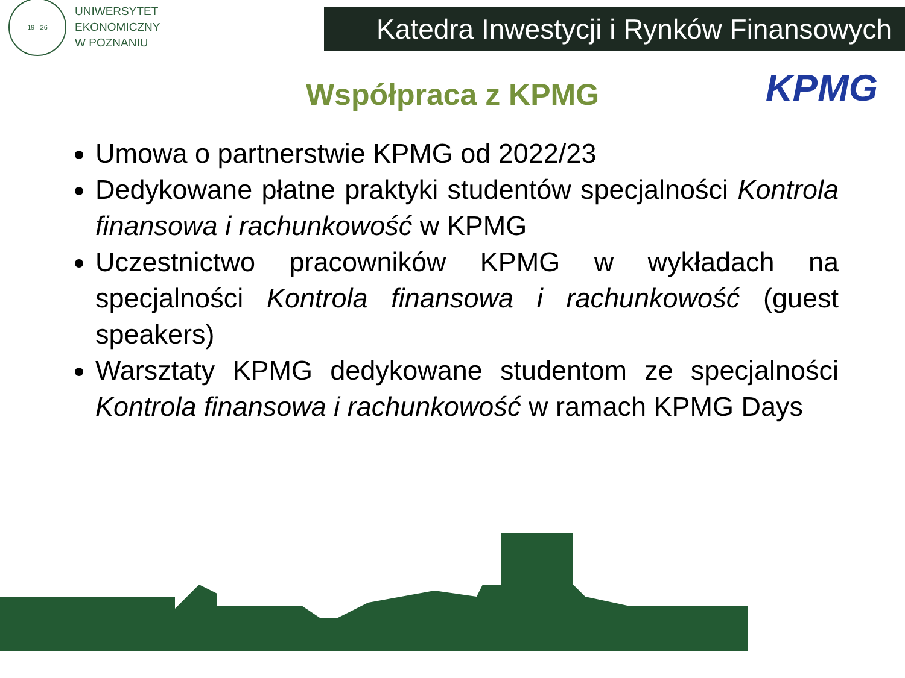19 26
UNIWERSYTET
EKONOMICZNY
W POZNANIU
Katedra Inwestycji i Rynków Finansowych
Współpraca z KPMG
KPMG
Umowa o partnerstwie KPMG od 2022/23
Dedykowane płatne praktyki studentów specjalności Kontrola finansowa i rachunkowość w KPMG
Uczestnictwo pracowników KPMG w wykładach na specjalności Kontrola finansowa i rachunkowość (guest speakers)
Warsztaty KPMG dedykowane studentom ze specjalności Kontrola finansowa i rachunkowość w ramach KPMG Days